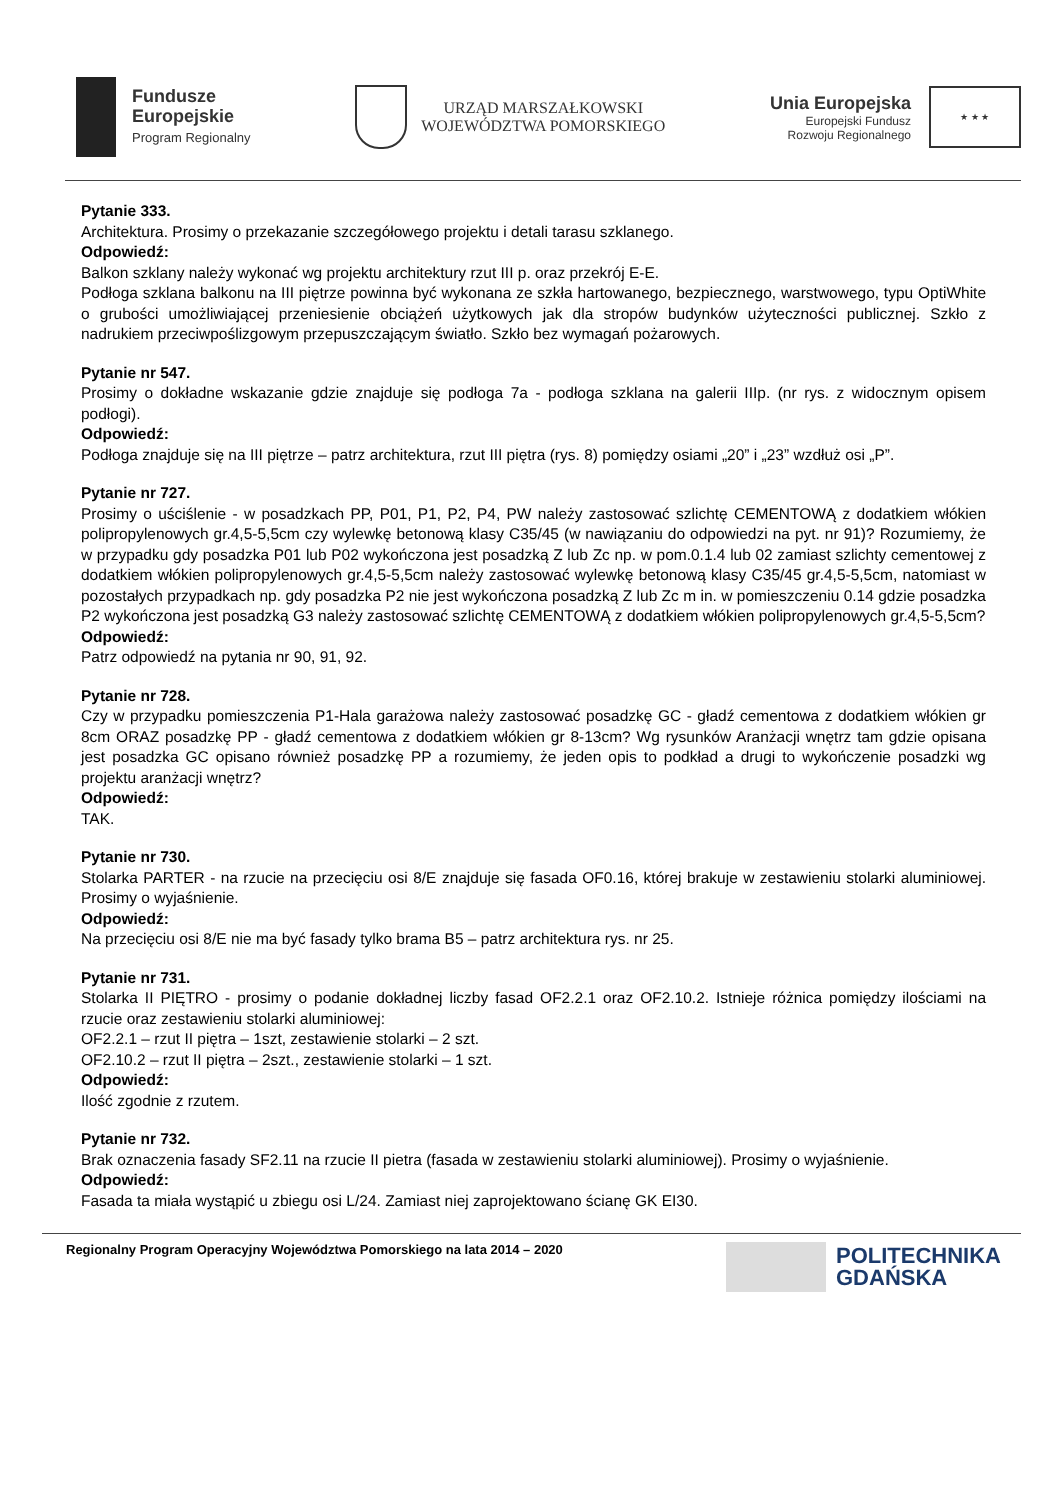Fundusze
Europejskie
Program Regionalny
URZĄD MARSZAŁKOWSKI
WOJEWÓDZTWA POMORSKIEGO
Unia Europejska
Europejski Fundusz
Rozwoju Regionalnego
★ ★ ★
Pytanie 333.
Architektura. Prosimy o przekazanie szczegółowego projektu i detali tarasu szklanego.
Odpowiedź:
Balkon szklany należy wykonać wg projektu architektury rzut III p. oraz przekrój E-E.
Podłoga szklana balkonu na III piętrze powinna być wykonana ze szkła hartowanego, bezpiecznego, warstwowego, typu OptiWhite o grubości umożliwiającej przeniesienie obciążeń użytkowych jak dla stropów budynków użyteczności publicznej. Szkło z nadrukiem przeciwpoślizgowym przepuszczającym światło. Szkło bez wymagań pożarowych.
Pytanie nr 547.
Prosimy o dokładne wskazanie gdzie znajduje się podłoga 7a - podłoga szklana na galerii IIIp. (nr rys. z widocznym opisem podłogi).
Odpowiedź:
Podłoga znajduje się na III piętrze – patrz architektura, rzut III piętra (rys. 8) pomiędzy osiami „20” i „23” wzdłuż osi „P”.
Pytanie nr 727.
Prosimy o uściślenie - w posadzkach PP, P01, P1, P2, P4, PW należy zastosować szlichtę CEMENTOWĄ z dodatkiem włókien polipropylenowych gr.4,5-5,5cm czy wylewkę betonową klasy C35/45 (w nawiązaniu do odpowiedzi na pyt. nr 91)? Rozumiemy, że w przypadku gdy posadzka P01 lub P02 wykończona jest posadzką Z lub Zc np. w pom.0.1.4 lub 02 zamiast szlichty cementowej z dodatkiem włókien polipropylenowych gr.4,5-5,5cm należy zastosować wylewkę betonową klasy C35/45 gr.4,5-5,5cm, natomiast w pozostałych przypadkach np. gdy posadzka P2 nie jest wykończona posadzką Z lub Zc m in. w pomieszczeniu 0.14 gdzie posadzka P2 wykończona jest posadzką G3 należy zastosować szlichtę CEMENTOWĄ z dodatkiem włókien polipropylenowych gr.4,5-5,5cm?
Odpowiedź:
Patrz odpowiedź na pytania nr 90, 91, 92.
Pytanie nr 728.
Czy w przypadku pomieszczenia P1-Hala garażowa należy zastosować posadzkę GC - gładź cementowa z dodatkiem włókien gr 8cm ORAZ posadzkę PP - gładź cementowa z dodatkiem włókien gr 8-13cm? Wg rysunków Aranżacji wnętrz tam gdzie opisana jest posadzka GC opisano również posadzkę PP a rozumiemy, że jeden opis to podkład a drugi to wykończenie posadzki wg projektu aranżacji wnętrz?
Odpowiedź:
TAK.
Pytanie nr 730.
Stolarka PARTER - na rzucie na przecięciu osi 8/E znajduje się fasada OF0.16, której brakuje w zestawieniu stolarki aluminiowej. Prosimy o wyjaśnienie.
Odpowiedź:
Na przecięciu osi 8/E nie ma być fasady tylko brama B5 – patrz architektura rys. nr 25.
Pytanie nr 731.
Stolarka II PIĘTRO - prosimy o podanie dokładnej liczby fasad OF2.2.1 oraz OF2.10.2. Istnieje różnica pomiędzy ilościami na rzucie oraz zestawieniu stolarki aluminiowej:
OF2.2.1 – rzut II piętra – 1szt, zestawienie stolarki – 2 szt.
OF2.10.2 – rzut II piętra – 2szt., zestawienie stolarki – 1 szt.
Odpowiedź:
Ilość zgodnie z rzutem.
Pytanie nr 732.
Brak oznaczenia fasady SF2.11 na rzucie II pietra (fasada w zestawieniu stolarki aluminiowej). Prosimy o wyjaśnienie.
Odpowiedź:
Fasada ta miała wystąpić u zbiegu osi L/24. Zamiast niej zaprojektowano ścianę GK EI30.
Regionalny Program Operacyjny Województwa Pomorskiego na lata 2014 – 2020
POLITECHNIKA
GDAŃSKA